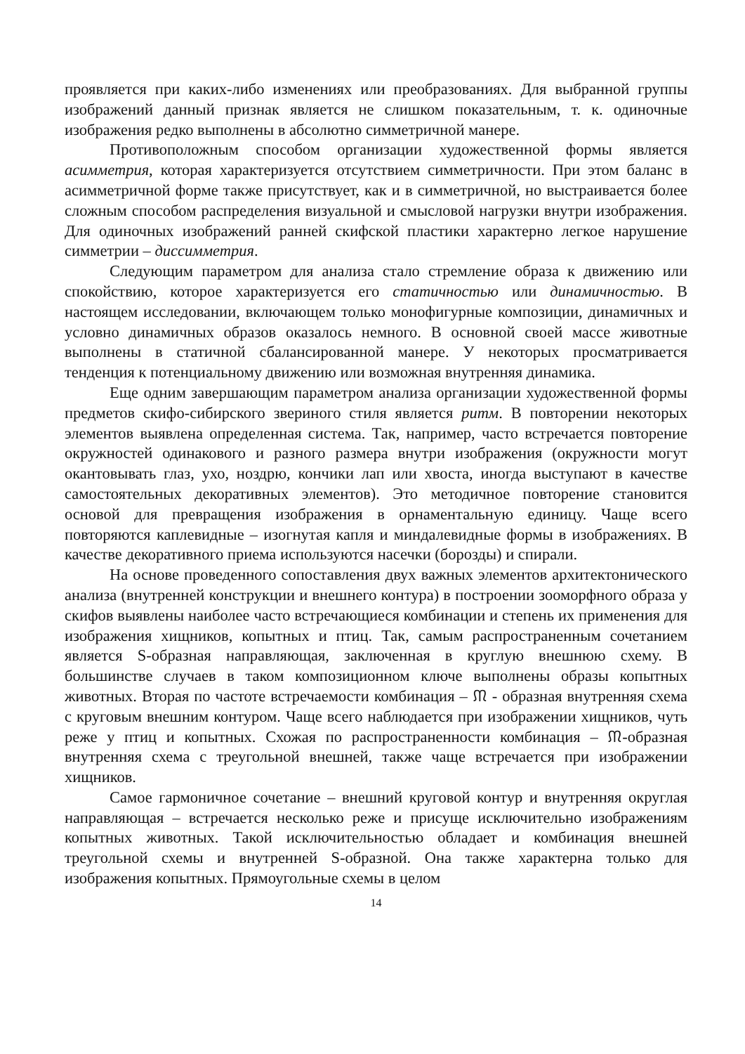проявляется при каких-либо изменениях или преобразованиях. Для выбранной группы изображений данный признак является не слишком показательным, т. к. одиночные изображения редко выполнены в абсолютно симметричной манере.
Противоположным способом организации художественной формы является асимметрия, которая характеризуется отсутствием симметричности. При этом баланс в асимметричной форме также присутствует, как и в симметричной, но выстраивается более сложным способом распределения визуальной и смысловой нагрузки внутри изображения. Для одиночных изображений ранней скифской пластики характерно легкое нарушение симметрии – диссимметрия.
Следующим параметром для анализа стало стремление образа к движению или спокойствию, которое характеризуется его статичностью или динамичностью. В настоящем исследовании, включающем только монофигурные композиции, динамичных и условно динамичных образов оказалось немного. В основной своей массе животные выполнены в статичной сбалансированной манере. У некоторых просматривается тенденция к потенциальному движению или возможная внутренняя динамика.
Еще одним завершающим параметром анализа организации художественной формы предметов скифо-сибирского звериного стиля является ритм. В повторении некоторых элементов выявлена определенная система. Так, например, часто встречается повторение окружностей одинакового и разного размера внутри изображения (окружности могут окантовывать глаз, ухо, ноздрю, кончики лап или хвоста, иногда выступают в качестве самостоятельных декоративных элементов). Это методичное повторение становится основой для превращения изображения в орнаментальную единицу. Чаще всего повторяются каплевидные – изогнутая капля и миндалевидные формы в изображениях. В качестве декоративного приема используются насечки (борозды) и спирали.
На основе проведенного сопоставления двух важных элементов архитектонического анализа (внутренней конструкции и внешнего контура) в построении зооморфного образа у скифов выявлены наиболее часто встречающиеся комбинации и степень их применения для изображения хищников, копытных и птиц. Так, самым распространенным сочетанием является S-образная направляющая, заключенная в круглую внешнюю схему. В большинстве случаев в таком композиционном ключе выполнены образы копытных животных. Вторая по частоте встречаемости комбинация – ᙏ - образная внутренняя схема с круговым внешним контуром. Чаще всего наблюдается при изображении хищников, чуть реже у птиц и копытных. Схожая по распространенности комбинация – ᙏ-образная внутренняя схема с треугольной внешней, также чаще встречается при изображении хищников.
Самое гармоничное сочетание – внешний круговой контур и внутренняя округлая направляющая – встречается несколько реже и присуще исключительно изображениям копытных животных. Такой исключительностью обладает и комбинация внешней треугольной схемы и внутренней S-образной. Она также характерна только для изображения копытных. Прямоугольные схемы в целом
14